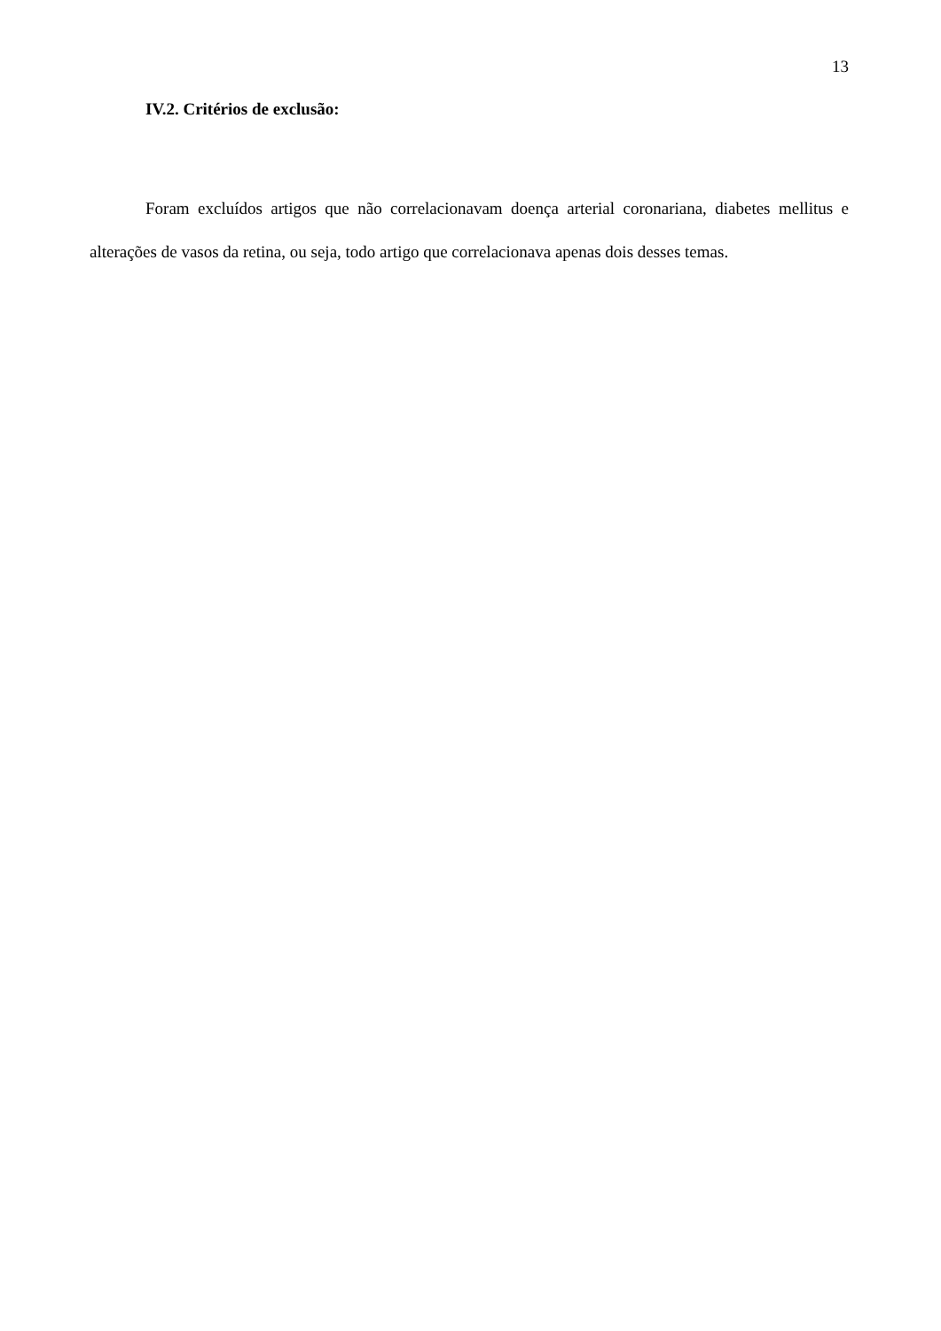13
IV.2. Critérios de exclusão:
Foram excluídos artigos que não correlacionavam doença arterial coronariana, diabetes mellitus e alterações de vasos da retina, ou seja, todo artigo que correlacionava apenas dois desses temas.